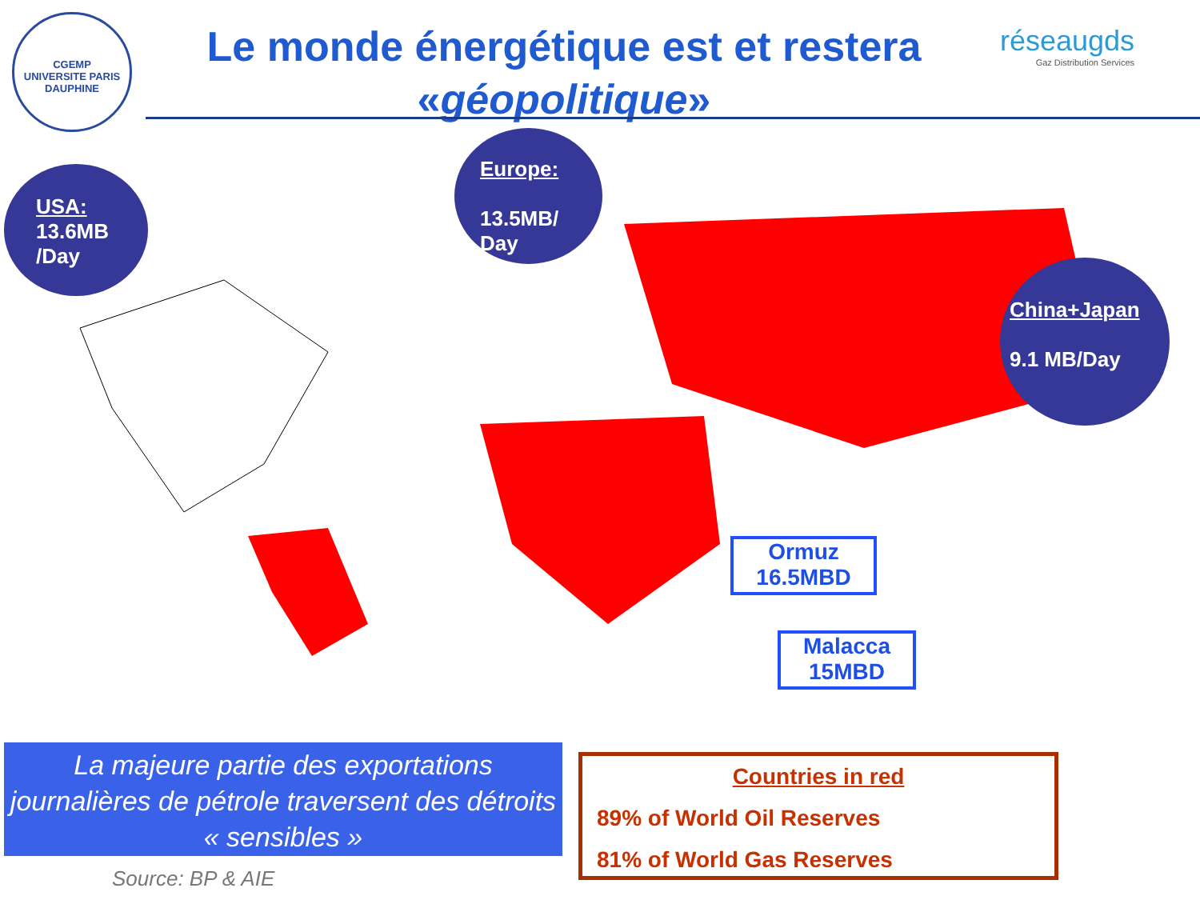CGEMP
UNIVERSITE PARIS DAUPHINE
Le monde énergétique est et restera
«géopolitique»
réseaugds
Gaz Distribution Services
USA:
13.6MB
/Day
Europe:
13.5MB/
Day
China+Japan
9.1 MB/Day
Ormuz
16.5MBD
Malacca
15MBD
La majeure partie des exportations journalières de pétrole traversent des détroits « sensibles »
Source: BP & AIE
Countries in red
89% of World Oil Reserves
81% of World Gas Reserves